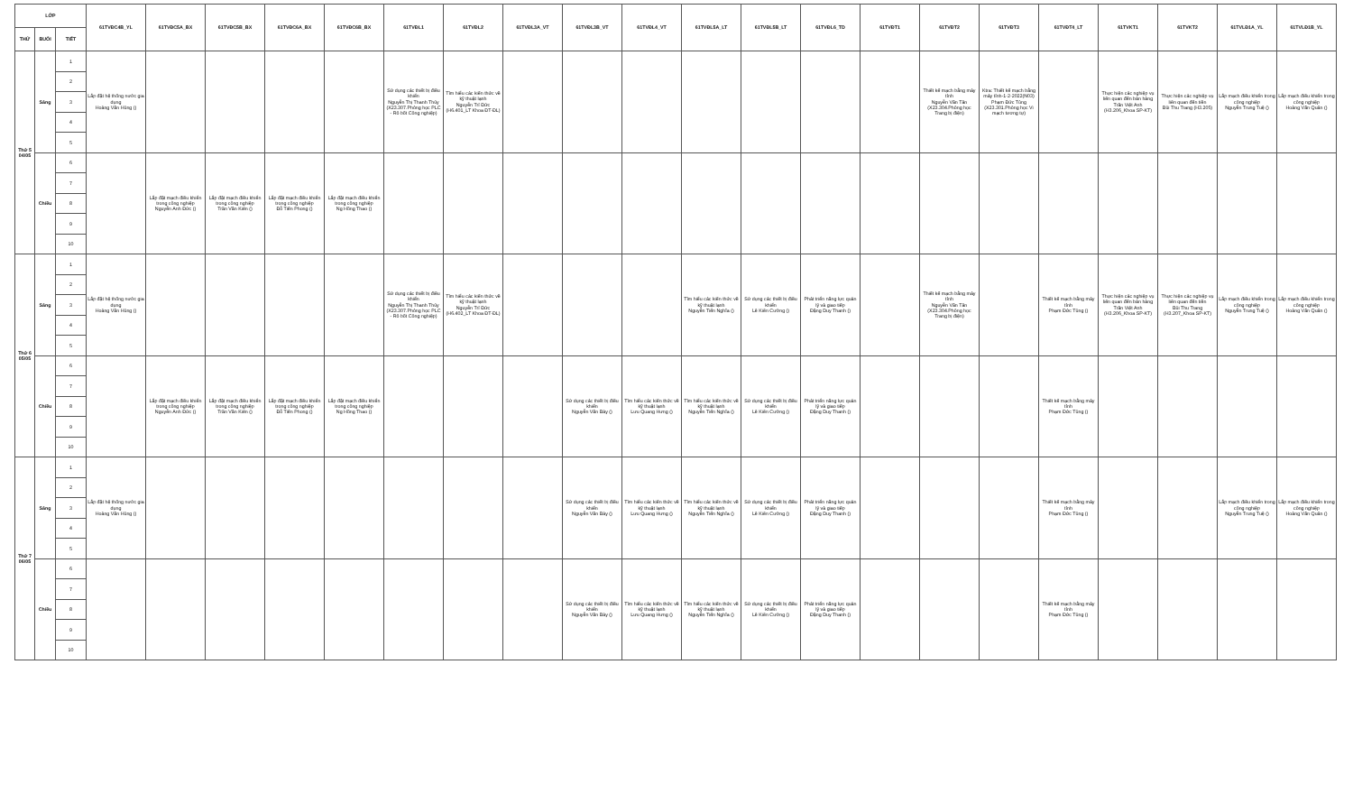| LỚP | | | 61TVĐC4B_YL | 61TVĐC5A_BX | 61TVĐC5B_BX | 61TVĐC6A_BX | 61TVĐC6B_BX | 61TVĐL1 | 61TVĐL2 | 61TVĐL3A_VT | 61TVĐL3B_VT | 61TVĐL4_VT | 61TVĐL5A_LT | 61TVĐL5B_LT | 61TVĐL6_TD | 61TVĐT1 | 61TVĐT2 | 61TVĐT3 | 61TVĐT4_LT | 61TVKT1 | 61TVKT2 | 61TVLĐ1A_YL | 61TVLĐ1B_YL |
| --- | --- | --- | --- | --- | --- | --- | --- | --- | --- | --- | --- | --- | --- | --- | --- | --- | --- | --- | --- | --- | --- | --- | --- |
| THỨ | BUỔI | TIẾT | | | | | | | | | | | | | | | | | | | | | |
| Thứ 5 04/05 | Sáng | 1 | Lắp đặt hệ thống nước gia dụng Hoàng Văn Hùng () | | | | | Sử dụng các thiết bị điều khiển Nguyễn Thị Thanh Thúy (X23.307.Phòng học PLC - Rô bốt Công nghiệp) | Tìm hiểu các kiến thức về kỹ thuật lạnh Nguyễn Trí Đức (H6.401_LT Khoa ĐT-ĐL) | | | | | | | | Thiết kế mạch bằng máy tính Nguyễn Văn Tân (X23.304.Phòng học Trang bị điện) | Ktra: Thiết kế mạch bằng máy tính-1-2-2022(N03) Phạm Đức Tùng (X23.301.Phòng học Vi mạch tương tự) | | Thực hiện các nghiệp vụ liên quan đến bán hàng Trần Việt Anh (H3.206_Khoa SP-KT) | Thực hiện các nghiệp vụ liên quan đến tiền Bùi Thu Trang (H3.205) | Lắp mạch điều khiển trong công nghiệp Nguyễn Trung Tuệ () | Lắp mạch điều khiển trong công nghiệp Hoàng Văn Quân () |
| | | 2 | | | | | | | | | | | | | | | | | | | | | |
| | | 3 | | | | | | | | | | | | | | | | | | | | | |
| | | 4 | | | | | | | | | | | | | | | | | | | | | |
| | | 5 | | | | | | | | | | | | | | | | | | | | | |
| | Chiều | 6 | | Lắp đặt mạch điều khiển trong công nghiệp Nguyễn Anh Đức () | Lắp đặt mạch điều khiển trong công nghiệp Trần Văn Kiên () | Lắp đặt mạch điều khiển trong công nghiệp Đỗ Tiến Phong () | Lắp đặt mạch điều khiển trong công nghiệp Ng Hồng Thao () | | | | | | | | | | | | | | | | |
| | | 7 | | | | | | | | | | | | | | | | | | | | | |
| | | 8 | | | | | | | | | | | | | | | | | | | | | |
| | | 9 | | | | | | | | | | | | | | | | | | | | | |
| | | 10 | | | | | | | | | | | | | | | | | | | | | |
| Thứ 6 05/05 | Sáng | 1 | Lắp đặt hệ thống nước gia dụng Hoàng Văn Hùng () | | | | | Sử dụng các thiết bị điều khiển Nguyễn Thị Thanh Thúy (X23.307.Phòng học PLC - Rô bốt Công nghiệp) | Tìm hiểu các kiến thức về kỹ thuật lạnh Nguyễn Trí Đức (H6.402_LT Khoa ĐT-ĐL) | | | | Tìm hiểu các kiến thức về kỹ thuật lạnh Nguyễn Tiến Nghĩa () | Sử dụng các thiết bị điều khiển Lê Kiên Cường () | Phát triển năng lực quản lý và giao tiếp Đặng Duy Thanh () | | Thiết kế mạch bằng máy tính Nguyễn Văn Tân (X23.304.Phòng học Trang bị điện) | | Thiết kế mạch bằng máy tính Phạm Đức Tùng () | Thực hiện các nghiệp vụ liên quan đến bán hàng Trần Việt Anh (H3.206_Khoa SP-KT) | Thực hiện các nghiệp vụ liên quan đến tiền Bùi Thu Trang (H3.207_Khoa SP-KT) | Lắp mạch điều khiển trong công nghiệp Nguyễn Trung Tuệ () | Lắp mạch điều khiển trong công nghiệp Hoàng Văn Quân () |
| | | 2 | | | | | | | | | | | | | | | | | | | | | |
| | | 3 | | | | | | | | | | | | | | | | | | | | | |
| | | 4 | | | | | | | | | | | | | | | | | | | | | |
| | | 5 | | | | | | | | | | | | | | | | | | | | | |
| | Chiều | 6 | | Lắp đặt mạch điều khiển trong công nghiệp Nguyễn Anh Đức () | Lắp đặt mạch điều khiển trong công nghiệp Trần Văn Kiên () | Lắp đặt mạch điều khiển trong công nghiệp Đỗ Tiến Phong () | Lắp đặt mạch điều khiển trong công nghiệp Ng Hồng Thao () | | | | Sử dụng các thiết bị điều khiển Nguyễn Văn Bảy () | Tìm hiểu các kiến thức về kỹ thuật lạnh Lưu Quang Hưng () | Tìm hiểu các kiến thức về kỹ thuật lạnh Nguyễn Tiến Nghĩa () | Sử dụng các thiết bị điều khiển Lê Kiên Cường () | Phát triển năng lực quản lý và giao tiếp Đặng Duy Thanh () | | | | Thiết kế mạch bằng máy tính Phạm Đức Tùng () | | | | |
| | | 7 | | | | | | | | | | | | | | | | | | | | | |
| | | 8 | | | | | | | | | | | | | | | | | | | | | |
| | | 9 | | | | | | | | | | | | | | | | | | | | | |
| | | 10 | | | | | | | | | | | | | | | | | | | | | |
| Thứ 7 06/05 | Sáng | 1 | Lắp đặt hệ thống nước gia dụng Hoàng Văn Hùng () | | | | | | | | Sử dụng các thiết bị điều khiển Nguyễn Văn Bảy () | Tìm hiểu các kiến thức về kỹ thuật lạnh Lưu Quang Hưng () | Tìm hiểu các kiến thức về kỹ thuật lạnh Nguyễn Tiến Nghĩa () | Sử dụng các thiết bị điều khiển Lê Kiên Cường () | Phát triển năng lực quản lý và giao tiếp Đặng Duy Thanh () | | | | Thiết kế mạch bằng máy tính Phạm Đức Tùng () | | | Lắp mạch điều khiển trong công nghiệp Nguyễn Trung Tuệ () | Lắp mạch điều khiển trong công nghiệp Hoàng Văn Quân () |
| | | 2 | | | | | | | | | | | | | | | | | | | | | |
| | | 3 | | | | | | | | | | | | | | | | | | | | | |
| | | 4 | | | | | | | | | | | | | | | | | | | | | |
| | | 5 | | | | | | | | | | | | | | | | | | | | | |
| | Chiều | 6 | | | | | | | | | Sử dụng các thiết bị điều khiển Nguyễn Văn Bảy () | Tìm hiểu các kiến thức về kỹ thuật lạnh Lưu Quang Hưng () | Tìm hiểu các kiến thức về kỹ thuật lạnh Nguyễn Tiến Nghĩa () | Sử dụng các thiết bị điều khiển Lê Kiên Cường () | Phát triển năng lực quản lý và giao tiếp Đặng Duy Thanh () | | | | Thiết kế mạch bằng máy tính Phạm Đức Tùng () | | | | |
| | | 7 | | | | | | | | | | | | | | | | | | | | | |
| | | 8 | | | | | | | | | | | | | | | | | | | | | |
| | | 9 | | | | | | | | | | | | | | | | | | | | | |
| | | 10 | | | | | | | | | | | | | | | | | | | | | |